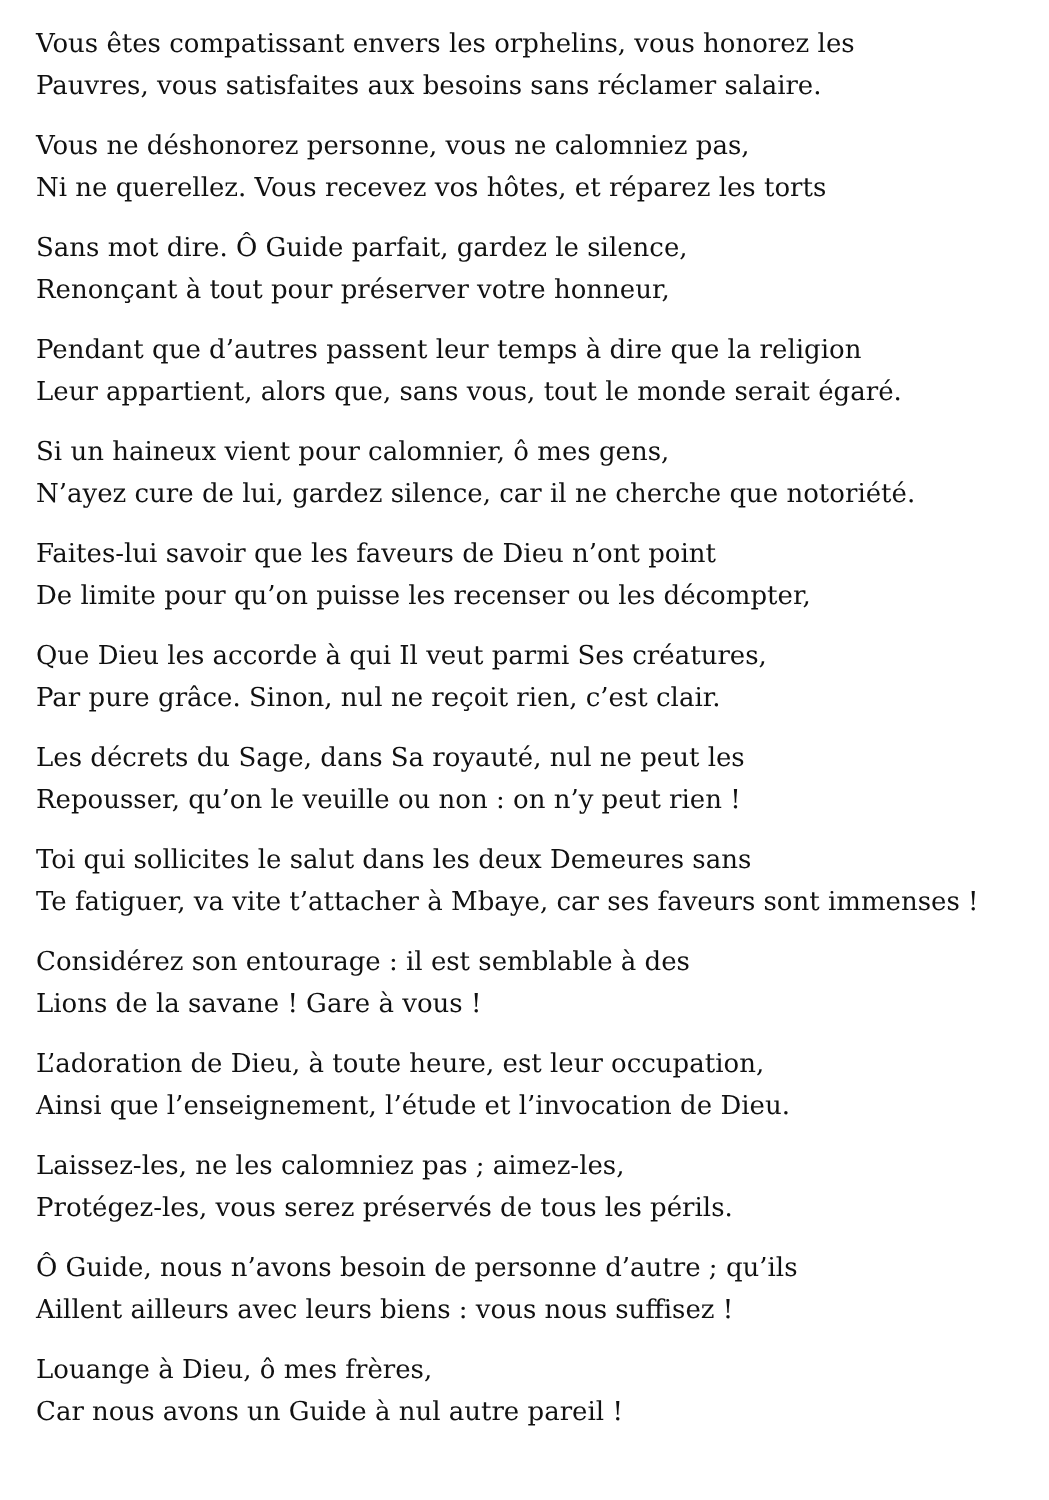Vous êtes compatissant envers les orphelins, vous honorez les
Pauvres, vous satisfaites aux besoins sans réclamer salaire.
Vous ne déshonorez personne, vous ne calomniez pas,
Ni ne querellez. Vous recevez vos hôtes, et réparez les torts
Sans mot dire. Ô Guide parfait, gardez le silence,
Renonçant à tout pour préserver votre honneur,
Pendant que d’autres passent leur temps à dire que la religion
Leur appartient, alors que, sans vous, tout le monde serait égaré.
Si un haineux vient pour calomnier, ô mes gens,
N’ayez cure de lui, gardez silence, car il ne cherche que notoriété.
Faites-lui savoir que les faveurs de Dieu n’ont point
De limite pour qu’on puisse les recenser ou les décompter,
Que Dieu les accorde à qui Il veut parmi Ses créatures,
Par pure grâce. Sinon, nul ne reçoit rien, c’est clair.
Les décrets du Sage, dans Sa royauté, nul ne peut les
Repousser, qu’on le veuille ou non : on n’y peut rien !
Toi qui sollicites le salut dans les deux Demeures sans
Te fatiguer, va vite t’attacher à Mbaye, car ses faveurs sont immenses !
Considérez son entourage : il est semblable à des
Lions de la savane ! Gare à vous !
L’adoration de Dieu, à toute heure, est leur occupation,
Ainsi que l’enseignement, l’étude et l’invocation de Dieu.
Laissez-les, ne les calomniez pas ; aimez-les,
Protégez-les, vous serez préservés de tous les périls.
Ô Guide, nous n’avons besoin de personne d’autre ; qu’ils
Aillent ailleurs avec leurs biens : vous nous suffisez !
Louange à Dieu, ô mes frères,
Car nous avons un Guide à nul autre pareil !